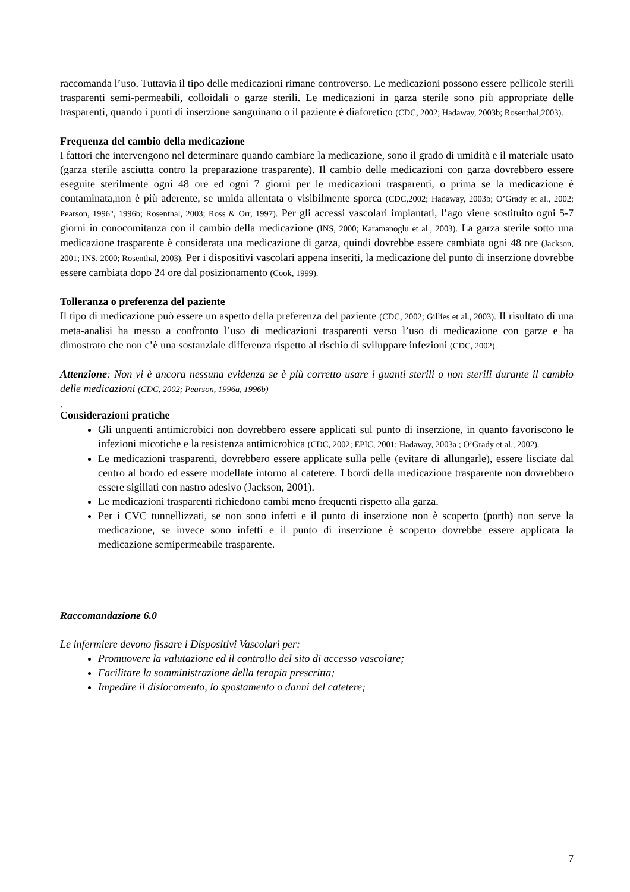raccomanda l’uso. Tuttavia il tipo delle medicazioni rimane controverso. Le medicazioni possono essere pellicole sterili trasparenti semi-permeabili, colloidali o garze sterili. Le medicazioni in garza sterile sono più appropriate delle trasparenti, quando i punti di inserzione sanguinano o il paziente è diaforetico (CDC, 2002; Hadaway, 2003b; Rosenthal,2003).
Frequenza del cambio della medicazione
I fattori che intervengono nel determinare quando cambiare la medicazione, sono il grado di umidità e il materiale usato (garza sterile asciutta contro la preparazione trasparente). Il cambio delle medicazioni con garza dovrebbero essere eseguite sterilmente ogni 48 ore ed ogni 7 giorni per le medicazioni trasparenti, o prima se la medicazione è contaminata,non è più aderente, se umida allentata o visibilmente sporca (CDC,2002; Hadaway, 2003b; O’Grady et al., 2002; Pearson, 1996°, 1996b; Rosenthal, 2003; Ross & Orr, 1997). Per gli accessi vascolari impiantati, l’ago viene sostituito ogni 5-7 giorni in conocomitanza con il cambio della medicazione (INS, 2000; Karamanoglu et al., 2003). La garza sterile sotto una medicazione trasparente è considerata una medicazione di garza, quindi dovrebbe essere cambiata ogni 48 ore (Jackson, 2001; INS, 2000; Rosenthal, 2003). Per i dispositivi vascolari appena inseriti, la medicazione del punto di inserzione dovrebbe essere cambiata dopo 24 ore dal posizionamento (Cook, 1999).
Tolleranza o preferenza del paziente
Il tipo di medicazione può essere un aspetto della preferenza del paziente (CDC, 2002; Gillies et al., 2003). Il risultato di una meta-analisi ha messo a confronto l’uso di medicazioni trasparenti verso l’uso di medicazione con garze e ha dimostrato che non c’è una sostanziale differenza rispetto al rischio di sviluppare infezioni (CDC, 2002).
Attenzione: Non vi è ancora nessuna evidenza se è più corretto usare i guanti sterili o non sterili durante il cambio delle medicazioni (CDC, 2002; Pearson, 1996a, 1996b)
.
Considerazioni pratiche
Gli unguenti antimicrobici non dovrebbero essere applicati sul punto di inserzione, in quanto favoriscono le infezioni micotiche e la resistenza antimicrobica (CDC, 2002; EPIC, 2001; Hadaway, 2003a ; O’Grady et al., 2002).
Le medicazioni trasparenti, dovrebbero essere applicate sulla pelle (evitare di allungarle), essere lisciate dal centro al bordo ed essere modellate intorno al catetere. I bordi della medicazione trasparente non dovrebbero essere sigillati con nastro adesivo (Jackson, 2001).
Le medicazioni trasparenti richiedono cambi meno frequenti rispetto alla garza.
Per i CVC tunnellizzati, se non sono infetti e il punto di inserzione non è scoperto (porth) non serve la medicazione, se invece sono infetti e il punto di inserzione è scoperto dovrebbe essere applicata la medicazione semipermeabile trasparente.
Raccomandazione 6.0
Le infermiere devono fissare i Dispositivi Vascolari per:
Promuovere la valutazione ed il controllo del sito di accesso vascolare;
Facilitare la somministrazione della terapia prescritta;
Impedire il dislocamento, lo spostamento o danni del catetere;
7